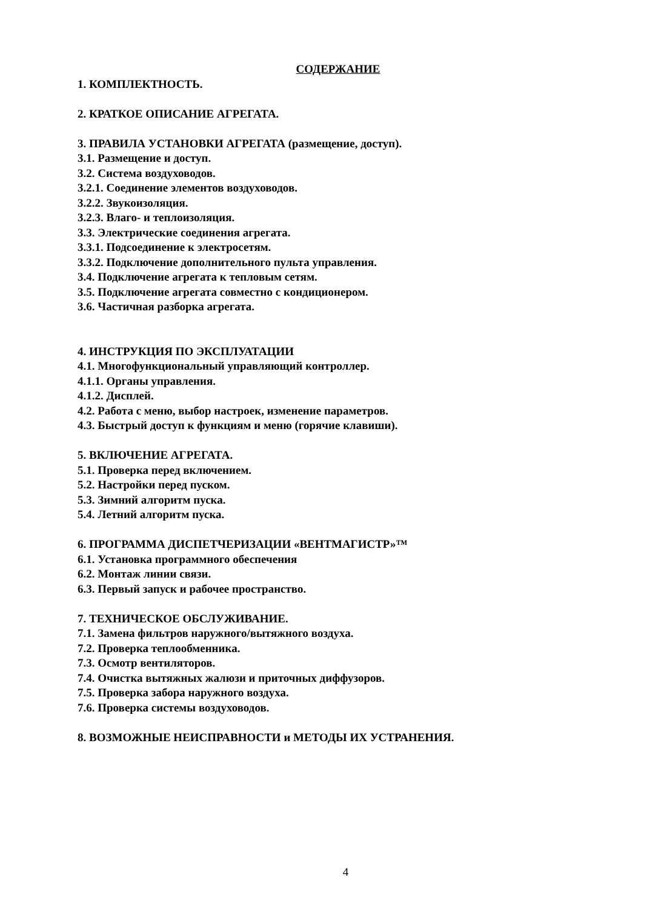СОДЕРЖАНИЕ
1. КОМПЛЕКТНОСТЬ.
2. КРАТКОЕ ОПИСАНИЕ АГРЕГАТА.
3. ПРАВИЛА УСТАНОВКИ АГРЕГАТА (размещение, доступ).
3.1. Размещение и доступ.
3.2. Система воздуховодов.
3.2.1. Соединение элементов воздуховодов.
3.2.2. Звукоизоляция.
3.2.3. Влаго- и теплоизоляция.
3.3. Электрические соединения агрегата.
3.3.1. Подсоединение к электросетям.
3.3.2. Подключение дополнительного пульта управления.
3.4. Подключение агрегата к тепловым сетям.
3.5. Подключение агрегата совместно с кондиционером.
3.6. Частичная разборка агрегата.
4. ИНСТРУКЦИЯ ПО ЭКСПЛУАТАЦИИ
4.1. Многофункциональный управляющий контроллер.
4.1.1. Органы управления.
4.1.2. Дисплей.
4.2. Работа с меню, выбор настроек, изменение параметров.
4.3. Быстрый доступ к функциям и меню (горячие клавиши).
5. ВКЛЮЧЕНИЕ АГРЕГАТА.
5.1. Проверка перед включением.
5.2. Настройки перед пуском.
5.3. Зимний алгоритм пуска.
5.4. Летний алгоритм пуска.
6. ПРОГРАММА ДИСПЕТЧЕРИЗАЦИИ «ВЕНТМАГИСТР»™
6.1. Установка программного обеспечения
6.2. Монтаж линии связи.
6.3. Первый запуск и рабочее пространство.
7. ТЕХНИЧЕСКОЕ ОБСЛУЖИВАНИЕ.
7.1. Замена фильтров наружного/вытяжного воздуха.
7.2. Проверка теплообменника.
7.3. Осмотр вентиляторов.
7.4. Очистка вытяжных жалюзи и приточных диффузоров.
7.5. Проверка забора наружного воздуха.
7.6. Проверка системы воздуховодов.
8. ВОЗМОЖНЫЕ НЕИСПРАВНОСТИ и МЕТОДЫ ИХ УСТРАНЕНИЯ.
4